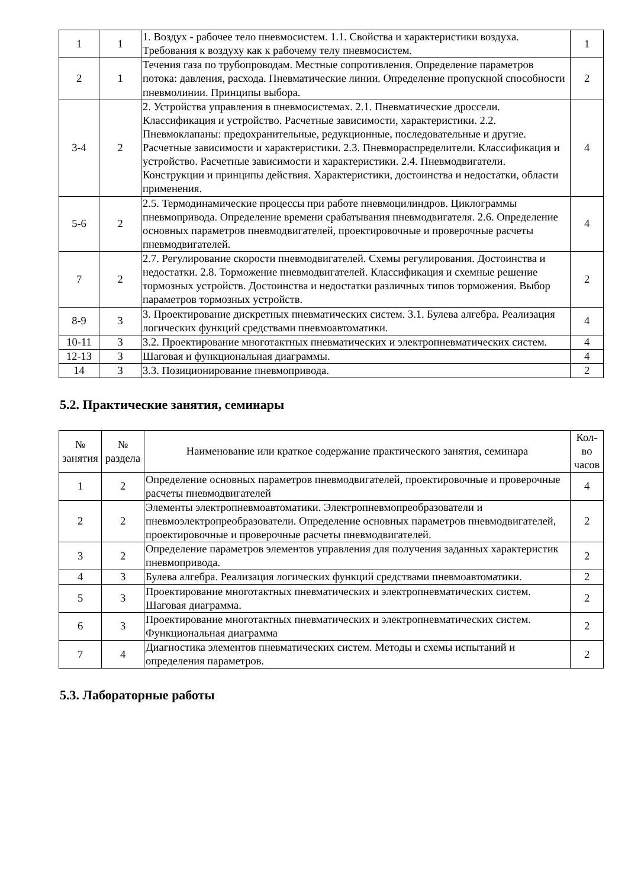| 1 | 1 | 1. Воздух - рабочее тело пневмосистем. 1.1. Свойства и характеристики воздуха. Требования к воздуху как к рабочему телу пневмосистем. | 1 |
| 2 | 1 | Течения газа по трубопроводам. Местные сопротивления. Определение параметров потока: давления, расхода. Пневматические линии. Определение пропускной способности пневмолинии. Принципы выбора. | 2 |
| 3-4 | 2 | 2. Устройства управления в пневмосистемах. 2.1. Пневматические дроссели. Классификация и устройство. Расчетные зависимости, характеристики. 2.2. Пневмоклапаны: предохранительные, редукционные, последовательные и другие. Расчетные зависимости и характеристики. 2.3. Пневмораспределители. Классификация и устройство. Расчетные зависимости и характеристики. 2.4. Пневмодвигатели. Конструкции и принципы действия. Характеристики, достоинства и недостатки, области применения. | 4 |
| 5-6 | 2 | 2.5. Термодинамические процессы при работе пневмоцилиндров. Циклограммы пневмопривода. Определение времени срабатывания пневмодвигателя. 2.6. Определение основных параметров пневмодвигателей, проектировочные и проверочные расчеты пневмодвигателей. | 4 |
| 7 | 2 | 2.7. Регулирование скорости пневмодвигателей. Схемы регулирования. Достоинства и недостатки. 2.8. Торможение пневмодвигателей. Классификация и схемные решение тормозных устройств. Достоинства и недостатки различных типов торможения. Выбор параметров тормозных устройств. | 2 |
| 8-9 | 3 | 3. Проектирование дискретных пневматических систем. 3.1. Булева алгебра. Реализация логических функций средствами пневмоавтоматики. | 4 |
| 10-11 | 3 | 3.2. Проектирование многотактных пневматических и электропневматических систем. | 4 |
| 12-13 | 3 | Шаговая и функциональная диаграммы. | 4 |
| 14 | 3 | 3.3. Позиционирование пневмопривода. | 2 |
5.2. Практические занятия, семинары
| № занятия | № раздела | Наименование или краткое содержание практического занятия, семинара | Кол-во часов |
| --- | --- | --- | --- |
| 1 | 2 | Определение основных параметров пневмодвигателей, проектировочные и проверочные расчеты пневмодвигателей | 4 |
| 2 | 2 | Элементы электропневмоавтоматики. Электропневмопреобразователи и пневмоэлектропреобразователи. Определение основных параметров пневмодвигателей, проектировочные и проверочные расчеты пневмодвигателей. | 2 |
| 3 | 2 | Определение параметров элементов управления для получения заданных характеристик пневмопривода. | 2 |
| 4 | 3 | Булева алгебра. Реализация логических функций средствами пневмоавтоматики. | 2 |
| 5 | 3 | Проектирование многотактных пневматических и электропневматических систем. Шаговая диаграмма. | 2 |
| 6 | 3 | Проектирование многотактных пневматических и электропневматических систем. Функциональная диаграмма | 2 |
| 7 | 4 | Диагностика элементов пневматических систем. Методы и схемы испытаний и определения параметров. | 2 |
5.3. Лабораторные работы